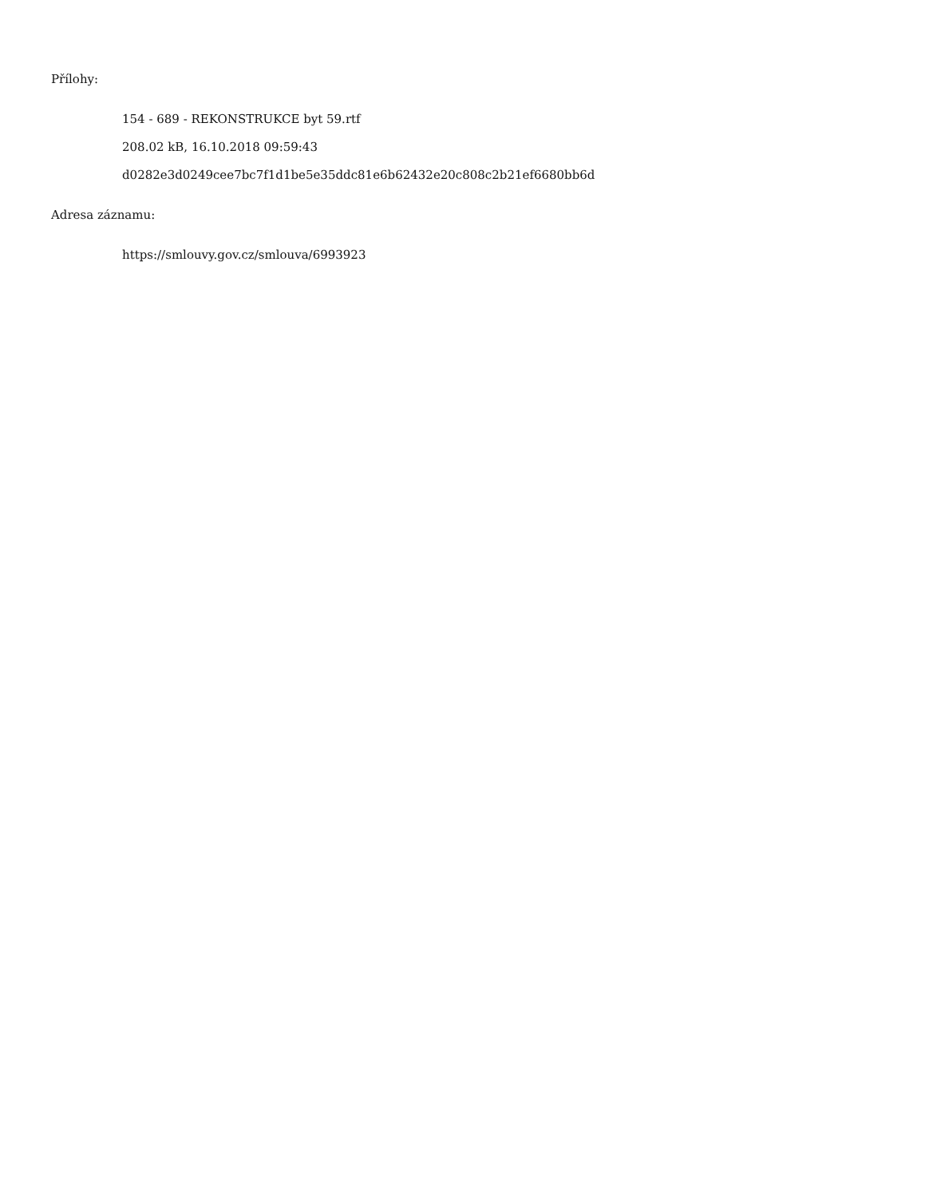Přílohy:
154 - 689 - REKONSTRUKCE byt 59.rtf
208.02 kB, 16.10.2018 09:59:43
d0282e3d0249cee7bc7f1d1be5e35ddc81e6b62432e20c808c2b21ef6680bb6d
Adresa záznamu:
https://smlouvy.gov.cz/smlouva/6993923